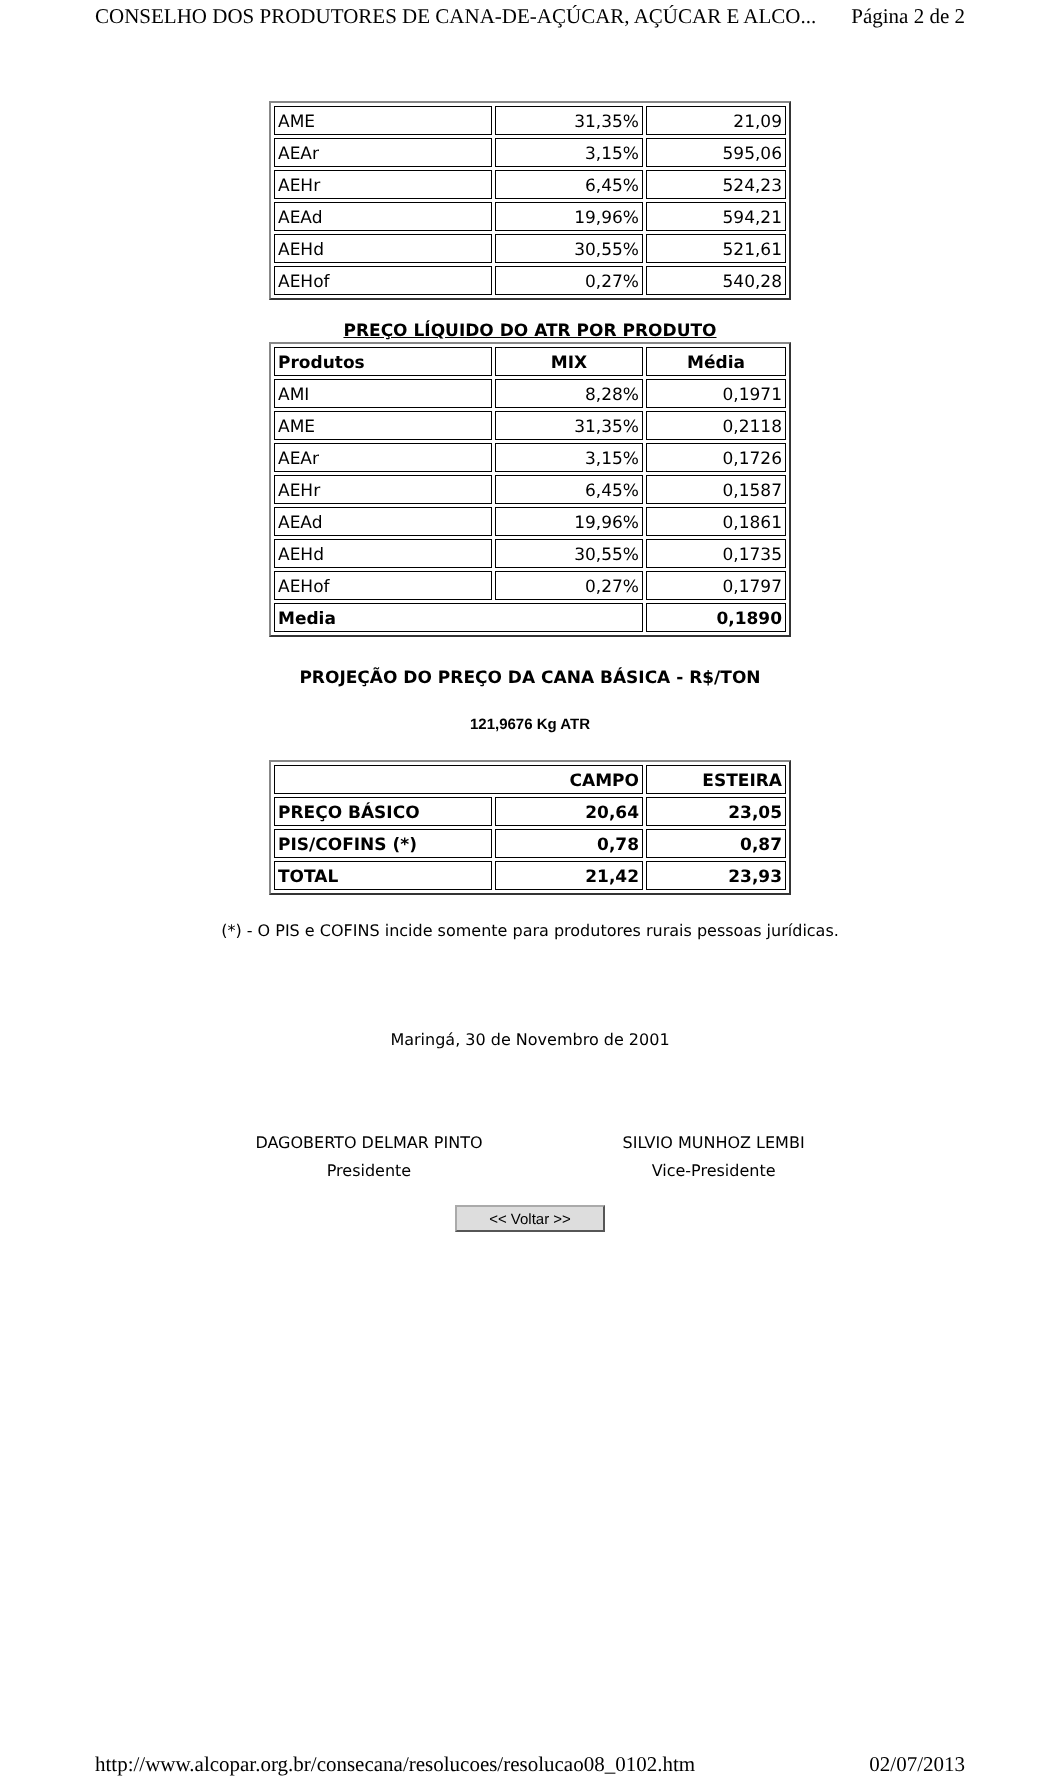CONSELHO DOS PRODUTORES DE CANA-DE-AÇÚCAR, AÇÚCAR E ALCO... Página 2 de 2
| AME | 31,35% | 21,09 |
| AEAr | 3,15% | 595,06 |
| AEHr | 6,45% | 524,23 |
| AEAd | 19,96% | 594,21 |
| AEHd | 30,55% | 521,61 |
| AEHof | 0,27% | 540,28 |
PREÇO LÍQUIDO DO ATR POR PRODUTO
| Produtos | MIX | Média |
| --- | --- | --- |
| AMI | 8,28% | 0,1971 |
| AME | 31,35% | 0,2118 |
| AEAr | 3,15% | 0,1726 |
| AEHr | 6,45% | 0,1587 |
| AEAd | 19,96% | 0,1861 |
| AEHd | 30,55% | 0,1735 |
| AEHof | 0,27% | 0,1797 |
| Media | | 0,1890 |
PROJEÇÃO DO PREÇO DA CANA BÁSICA - R$/TON
121,9676 Kg ATR
| CAMPO | | ESTEIRA |
| --- | --- | --- |
| PREÇO BÁSICO | 20,64 | 23,05 |
| PIS/COFINS (*) | 0,78 | 0,87 |
| TOTAL | 21,42 | 23,93 |
(*) - O PIS e COFINS incide somente para produtores rurais pessoas jurídicas.
Maringá, 30 de Novembro de 2001
DAGOBERTO DELMAR PINTO
Presidente
SILVIO MUNHOZ LEMBI
Vice-Presidente
<< Voltar >>
http://www.alcopar.org.br/consecana/resolucoes/resolucao08_0102.htm 02/07/2013